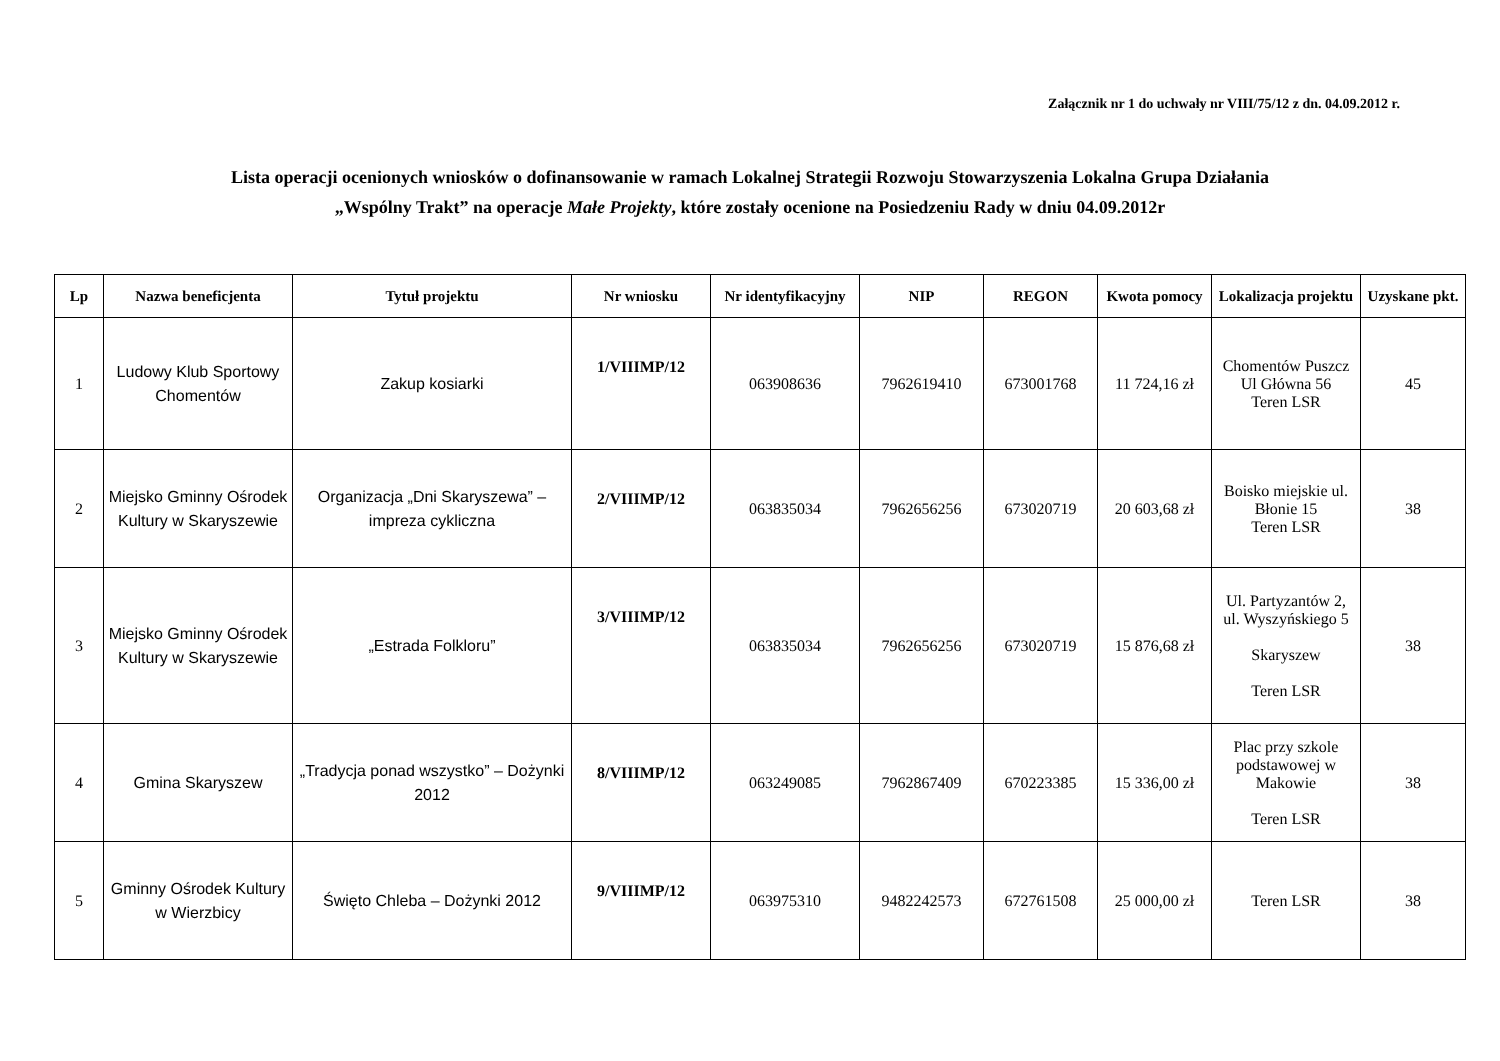Załącznik nr 1 do uchwały nr VIII/75/12 z dn. 04.09.2012 r.
Lista operacji ocenionych wniosków o dofinansowanie w ramach Lokalnej Strategii Rozwoju Stowarzyszenia Lokalna Grupa Działania
„Wspólny Trakt” na operacje Małe Projekty, które zostały ocenione na Posiedzeniu Rady w dniu 04.09.2012r
| Lp | Nazwa beneficjenta | Tytuł projektu | Nr wniosku | Nr identyfikacyjny | NIP | REGON | Kwota pomocy | Lokalizacja projektu | Uzyskane pkt. |
| --- | --- | --- | --- | --- | --- | --- | --- | --- | --- |
| 1 | Ludowy Klub Sportowy Chomentów | Zakup kosiarki | 1/VIIIMP/12 | 063908636 | 7962619410 | 673001768 | 11 724,16 zł | Chomentów Puszcz Ul Główna 56 Teren LSR | 45 |
| 2 | Miejsko Gminny Ośrodek Kultury w Skaryszewie | Organizacja „Dni Skaryszewa” – impreza cykliczna | 2/VIIIMP/12 | 063835034 | 7962656256 | 673020719 | 20 603,68 zł | Boisko miejskie ul. Błonie 15 Teren LSR | 38 |
| 3 | Miejsko Gminny Ośrodek Kultury w Skaryszewie | „Estrada Folkloru” | 3/VIIIMP/12 | 063835034 | 7962656256 | 673020719 | 15 876,68 zł | Ul. Partyzantów 2, ul. Wyszyńskiego 5 Skaryszew Teren LSR | 38 |
| 4 | Gmina Skaryszew | „Tradycja ponad wszystko” – Dożynki 2012 | 8/VIIIMP/12 | 063249085 | 7962867409 | 670223385 | 15 336,00 zł | Plac przy szkole podstawowej w Makowie Teren LSR | 38 |
| 5 | Gminny Ośrodek Kultury w Wierzbicy | Święto Chleba – Dożynki 2012 | 9/VIIIMP/12 | 063975310 | 9482242573 | 672761508 | 25 000,00 zł | Teren LSR | 38 |